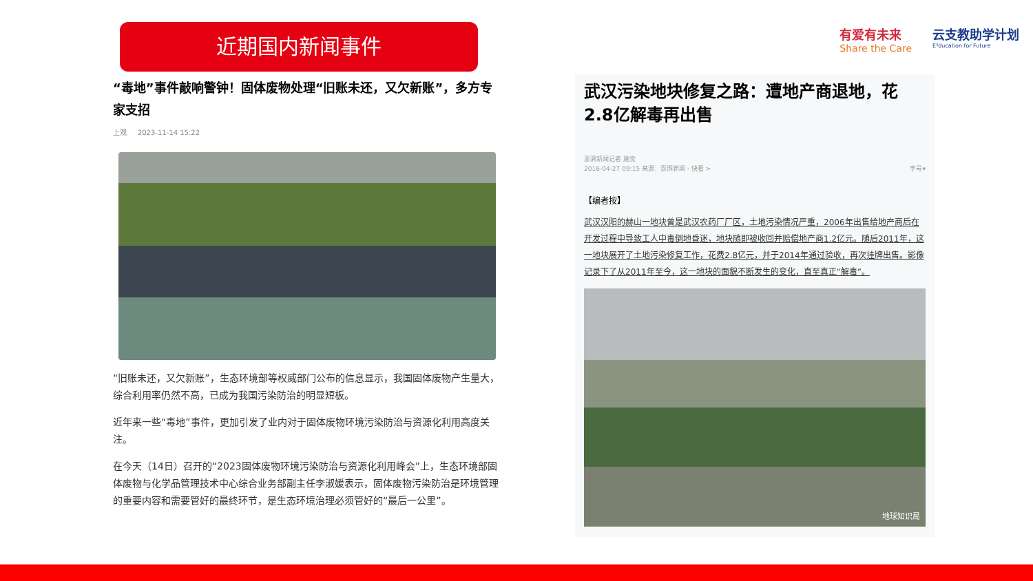近期国内新闻事件
有爱有未来
Share the Care
云支教助学计划
E³ducation for Future
“毒地”事件敲响警钟！固体废物处理“旧账未还，又欠新账”，多方专家支招
上观 2023-11-14 15:22
“旧账未还，又欠新账”，生态环境部等权威部门公布的信息显示，我国固体废物产生量大，综合利用率仍然不高，已成为我国污染防治的明显短板。
近年来一些“毒地”事件，更加引发了业内对于固体废物环境污染防治与资源化利用高度关注。
在今天（14日）召开的“2023固体废物环境污染防治与资源化利用峰会”上，生态环境部固体废物与化学品管理技术中心综合业务部副主任李淑媛表示，固体废物污染防治是环境管理的重要内容和需要管好的最终环节，是生态环境治理必须管好的“最后一公里”。
武汉污染地块修复之路：遭地产商退地，花2.8亿解毒再出售
澎湃新闻记者 施觉
2016-04-27 09:15 来源：澎湃新闻 · 快看 > 字号▾
【编者按】
武汉汉阳的赫山一地块曾是武汉农药厂厂区，土地污染情况严重，2006年出售给地产商后在开发过程中导致工人中毒倒地昏迷，地块随即被收回并赔偿地产商1.2亿元。随后2011年，这一地块展开了土地污染修复工作，花费2.8亿元，并于2014年通过验收，再次挂牌出售。影像记录下了从2011年至今，这一地块的面貌不断发生的变化，直至真正“解毒”。
地球知识局